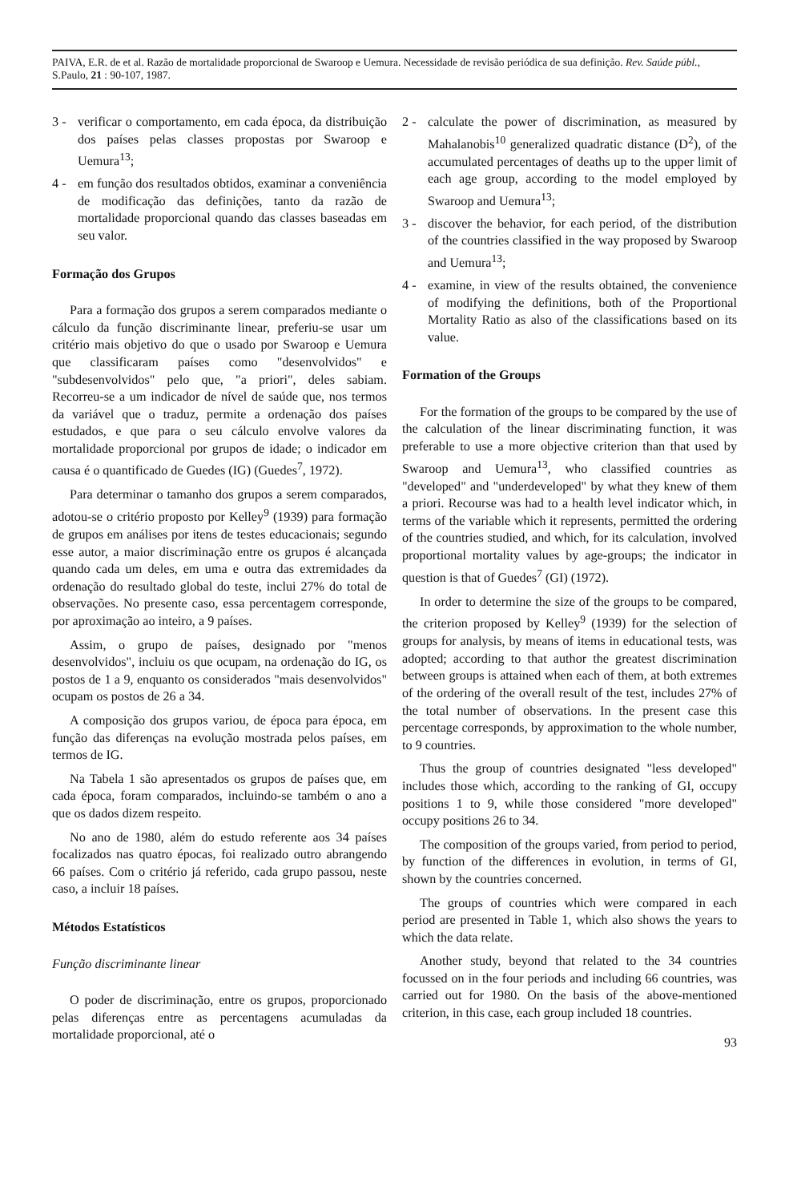PAIVA, E.R. de et al. Razão de mortalidade proporcional de Swaroop e Uemura. Necessidade de revisão periódica de sua definição. Rev. Saúde públ., S.Paulo, 21 : 90-107, 1987.
3 - verificar o comportamento, em cada época, da distribuição dos países pelas classes propostas por Swaroop e Uemura<sup>13</sup>;
4 - em função dos resultados obtidos, examinar a conveniência de modificação das definições, tanto da razão de mortalidade proporcional quando das classes baseadas em seu valor.
Formação dos Grupos
Para a formação dos grupos a serem comparados mediante o cálculo da função discriminante linear, preferiu-se usar um critério mais objetivo do que o usado por Swaroop e Uemura que classificaram países como "desenvolvidos" e "subdesenvolvidos" pelo que, "a priori", deles sabiam. Recorreu-se a um indicador de nível de saúde que, nos termos da variável que o traduz, permite a ordenação dos países estudados, e que para o seu cálculo envolve valores da mortalidade proporcional por grupos de idade; o indicador em causa é o quantificado de Guedes (IG) (Guedes<sup>7</sup>, 1972).
Para determinar o tamanho dos grupos a serem comparados, adotou-se o critério proposto por Kelley<sup>9</sup> (1939) para formação de grupos em análises por itens de testes educacionais; segundo esse autor, a maior discriminação entre os grupos é alcançada quando cada um deles, em uma e outra das extremidades da ordenação do resultado global do teste, inclui 27% do total de observações. No presente caso, essa percentagem corresponde, por aproximação ao inteiro, a 9 países.
Assim, o grupo de países, designado por "menos desenvolvidos", incluiu os que ocupam, na ordenação do IG, os postos de 1 a 9, enquanto os considerados "mais desenvolvidos" ocupam os postos de 26 a 34.
A composição dos grupos variou, de época para época, em função das diferenças na evolução mostrada pelos países, em termos de IG.
Na Tabela 1 são apresentados os grupos de países que, em cada época, foram comparados, incluindo-se também o ano a que os dados dizem respeito.
No ano de 1980, além do estudo referente aos 34 países focalizados nas quatro épocas, foi realizado outro abrangendo 66 países. Com o critério já referido, cada grupo passou, neste caso, a incluir 18 países.
Métodos Estatísticos
Função discriminante linear
O poder de discriminação, entre os grupos, proporcionado pelas diferenças entre as percentagens acumuladas da mortalidade proporcional, até o
2 - calculate the power of discrimination, as measured by Mahalanobis<sup>10</sup> generalized quadratic distance (D<sup>2</sup>), of the accumulated percentages of deaths up to the upper limit of each age group, according to the model employed by Swaroop and Uemura<sup>13</sup>;
3 - discover the behavior, for each period, of the distribution of the countries classified in the way proposed by Swaroop and Uemura<sup>13</sup>;
4 - examine, in view of the results obtained, the convenience of modifying the definitions, both of the Proportional Mortality Ratio as also of the classifications based on its value.
Formation of the Groups
For the formation of the groups to be compared by the use of the calculation of the linear discriminating function, it was preferable to use a more objective criterion than that used by Swaroop and Uemura<sup>13</sup>, who classified countries as "developed" and "underdeveloped" by what they knew of them a priori. Recourse was had to a health level indicator which, in terms of the variable which it represents, permitted the ordering of the countries studied, and which, for its calculation, involved proportional mortality values by age-groups; the indicator in question is that of Guedes<sup>7</sup> (GI) (1972).
In order to determine the size of the groups to be compared, the criterion proposed by Kelley<sup>9</sup> (1939) for the selection of groups for analysis, by means of items in educational tests, was adopted; according to that author the greatest discrimination between groups is attained when each of them, at both extremes of the ordering of the overall result of the test, includes 27% of the total number of observations. In the present case this percentage corresponds, by approximation to the whole number, to 9 countries.
Thus the group of countries designated "less developed" includes those which, according to the ranking of GI, occupy positions 1 to 9, while those considered "more developed" occupy positions 26 to 34.
The composition of the groups varied, from period to period, by function of the differences in evolution, in terms of GI, shown by the countries concerned.
The groups of countries which were compared in each period are presented in Table 1, which also shows the years to which the data relate.
Another study, beyond that related to the 34 countries focussed on in the four periods and including 66 countries, was carried out for 1980. On the basis of the above-mentioned criterion, in this case, each group included 18 countries.
93